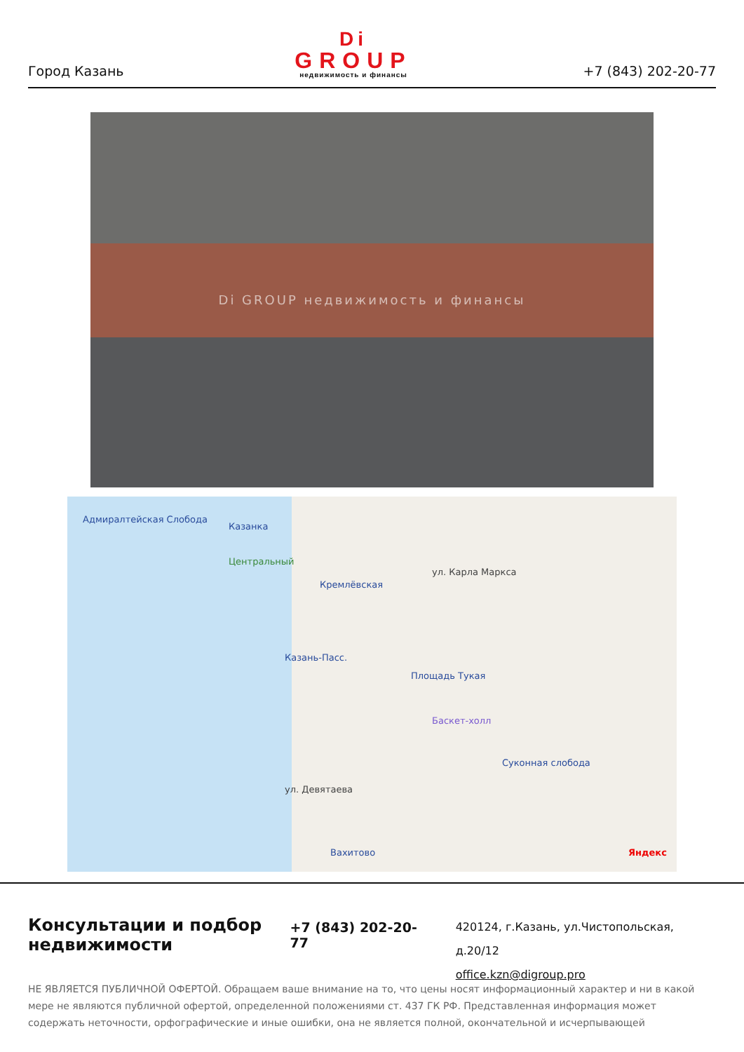Город Казань
Di
GROUP
недвижимость и финансы
+7 (843) 202-20-77
Di GROUP недвижимость и финансы
Адмиралтейская Слобода
Казанка
Центральный
Кремлёвская
ул. Карла Маркса
Казань-Пасс.
Площадь Тукая
Баскет-холл
Суконная слобода
ул. Девятаева
Вахитово Яндекс
Консультации и подбор недвижимости
+7 (843) 202-20-77
420124, г.Казань, ул.Чистопольская, д.20/12
office.kzn@digroup.pro
НЕ ЯВЛЯЕТСЯ ПУБЛИЧНОЙ ОФЕРТОЙ. Обращаем ваше внимание на то, что цены носят информационный характер и ни в какой мере не являются публичной офертой, определенной положениями ст. 437 ГК РФ. Представленная информация может содержать неточности, орфографические и иные ошибки, она не является полной, окончательной и исчерпывающей